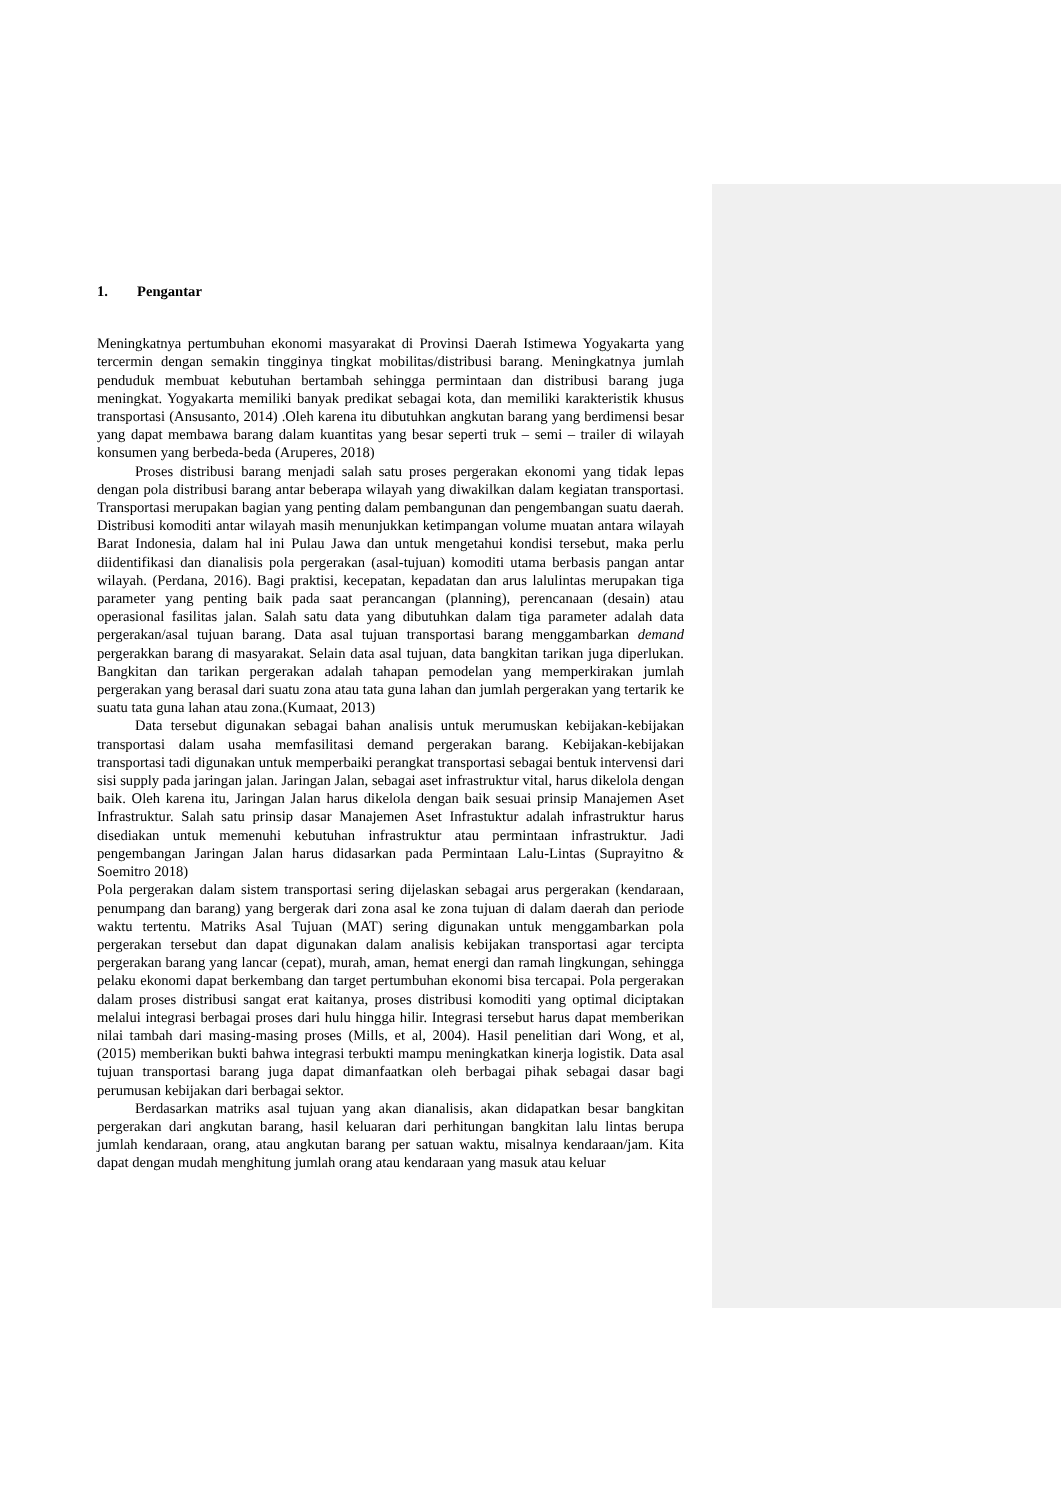1. Pengantar
Meningkatnya pertumbuhan ekonomi masyarakat di Provinsi Daerah Istimewa Yogyakarta yang tercermin dengan semakin tingginya tingkat mobilitas/distribusi barang. Meningkatnya jumlah penduduk membuat kebutuhan bertambah sehingga permintaan dan distribusi barang juga meningkat. Yogyakarta memiliki banyak predikat sebagai kota, dan memiliki karakteristik khusus transportasi (Ansusanto, 2014) .Oleh karena itu dibutuhkan angkutan barang yang berdimensi besar yang dapat membawa barang dalam kuantitas yang besar seperti truk – semi – trailer di wilayah konsumen yang berbeda-beda (Aruperes, 2018)
Proses distribusi barang menjadi salah satu proses pergerakan ekonomi yang tidak lepas dengan pola distribusi barang antar beberapa wilayah yang diwakilkan dalam kegiatan transportasi. Transportasi merupakan bagian yang penting dalam pembangunan dan pengembangan suatu daerah. Distribusi komoditi antar wilayah masih menunjukkan ketimpangan volume muatan antara wilayah Barat Indonesia, dalam hal ini Pulau Jawa dan untuk mengetahui kondisi tersebut, maka perlu diidentifikasi dan dianalisis pola pergerakan (asal-tujuan) komoditi utama berbasis pangan antar wilayah. (Perdana, 2016). Bagi praktisi, kecepatan, kepadatan dan arus lalulintas merupakan tiga parameter yang penting baik pada saat perancangan (planning), perencanaan (desain) atau operasional fasilitas jalan. Salah satu data yang dibutuhkan dalam tiga parameter adalah data pergerakan/asal tujuan barang. Data asal tujuan transportasi barang menggambarkan demand pergerakkan barang di masyarakat. Selain data asal tujuan, data bangkitan tarikan juga diperlukan. Bangkitan dan tarikan pergerakan adalah tahapan pemodelan yang memperkirakan jumlah pergerakan yang berasal dari suatu zona atau tata guna lahan dan jumlah pergerakan yang tertarik ke suatu tata guna lahan atau zona.(Kumaat, 2013)
Data tersebut digunakan sebagai bahan analisis untuk merumuskan kebijakan-kebijakan transportasi dalam usaha memfasilitasi demand pergerakan barang. Kebijakan-kebijakan transportasi tadi digunakan untuk memperbaiki perangkat transportasi sebagai bentuk intervensi dari sisi supply pada jaringan jalan. Jaringan Jalan, sebagai aset infrastruktur vital, harus dikelola dengan baik. Oleh karena itu, Jaringan Jalan harus dikelola dengan baik sesuai prinsip Manajemen Aset Infrastruktur. Salah satu prinsip dasar Manajemen Aset Infrastuktur adalah infrastruktur harus disediakan untuk memenuhi kebutuhan infrastruktur atau permintaan infrastruktur. Jadi pengembangan Jaringan Jalan harus didasarkan pada Permintaan Lalu-Lintas (Suprayitno & Soemitro 2018)
Pola pergerakan dalam sistem transportasi sering dijelaskan sebagai arus pergerakan (kendaraan, penumpang dan barang) yang bergerak dari zona asal ke zona tujuan di dalam daerah dan periode waktu tertentu. Matriks Asal Tujuan (MAT) sering digunakan untuk menggambarkan pola pergerakan tersebut dan dapat digunakan dalam analisis kebijakan transportasi agar tercipta pergerakan barang yang lancar (cepat), murah, aman, hemat energi dan ramah lingkungan, sehingga pelaku ekonomi dapat berkembang dan target pertumbuhan ekonomi bisa tercapai. Pola pergerakan dalam proses distribusi sangat erat kaitanya, proses distribusi komoditi yang optimal diciptakan melalui integrasi berbagai proses dari hulu hingga hilir. Integrasi tersebut harus dapat memberikan nilai tambah dari masing-masing proses (Mills, et al, 2004). Hasil penelitian dari Wong, et al, (2015) memberikan bukti bahwa integrasi terbukti mampu meningkatkan kinerja logistik. Data asal tujuan transportasi barang juga dapat dimanfaatkan oleh berbagai pihak sebagai dasar bagi perumusan kebijakan dari berbagai sektor.
Berdasarkan matriks asal tujuan yang akan dianalisis, akan didapatkan besar bangkitan pergerakan dari angkutan barang, hasil keluaran dari perhitungan bangkitan lalu lintas berupa jumlah kendaraan, orang, atau angkutan barang per satuan waktu, misalnya kendaraan/jam. Kita dapat dengan mudah menghitung jumlah orang atau kendaraan yang masuk atau keluar